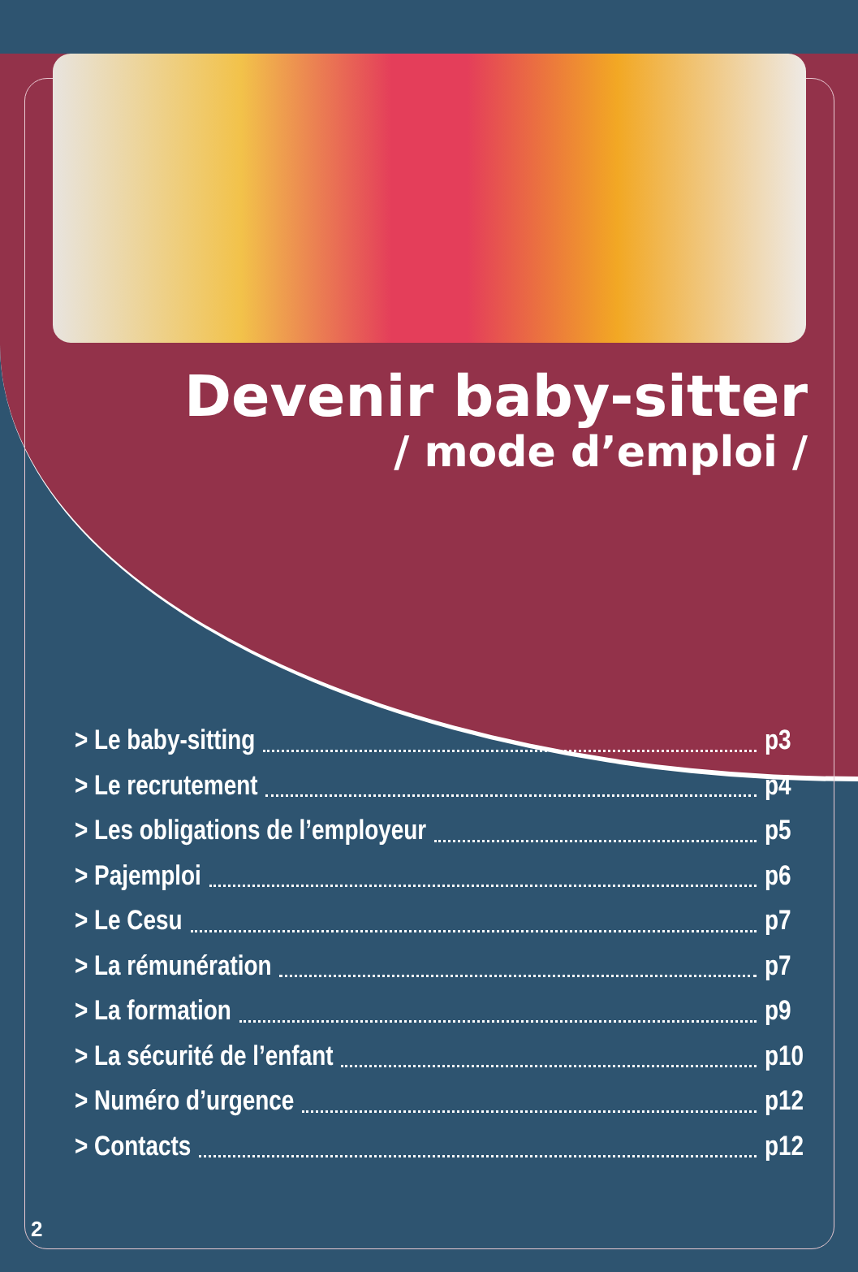Devenir baby-sitter
/ mode d’emploi /
> Le baby-sitting p3
> Le recrutement p4
> Les obligations de l’employeur p5
> Pajemploi p6
> Le Cesu p7
> La rémunération p7
> La formation p9
> La sécurité de l’enfant p10
> Numéro d’urgence p12
> Contacts p12
2